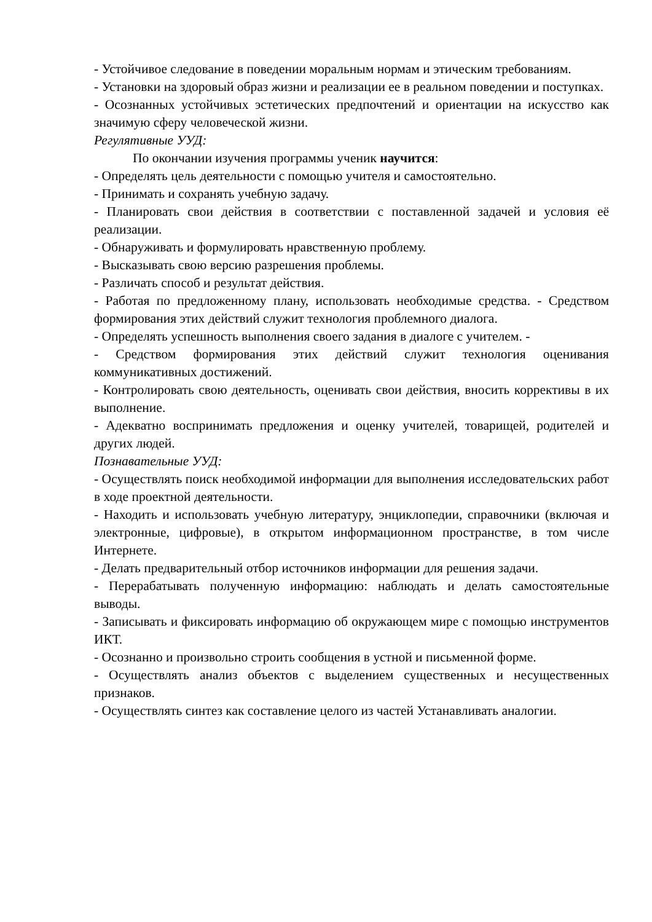- Устойчивое следование в поведении моральным нормам и этическим требованиям.
- Установки на здоровый образ жизни и реализации ее в реальном поведении и поступках.
- Осознанных устойчивых эстетических предпочтений и ориентации на искусство как значимую сферу человеческой жизни.
Регулятивные УУД:
По окончании изучения программы ученик научится:
- Определять цель деятельности с помощью учителя и самостоятельно.
- Принимать и сохранять учебную задачу.
- Планировать свои действия в соответствии с поставленной задачей и условия её реализации.
- Обнаруживать и формулировать нравственную проблему.
- Высказывать свою версию разрешения проблемы.
- Различать способ и результат действия.
- Работая по предложенному плану, использовать необходимые средства. - Средством формирования этих действий служит технология проблемного диалога.
- Определять успешность выполнения своего задания в диалоге с учителем. -
- Средством формирования этих действий служит технология оценивания коммуникативных достижений.
- Контролировать свою деятельность, оценивать свои действия, вносить коррективы в их выполнение.
- Адекватно воспринимать предложения и оценку учителей, товарищей, родителей и других людей.
Познавательные УУД:
- Осуществлять поиск необходимой информации для выполнения исследовательских работ в ходе проектной деятельности.
- Находить и использовать учебную литературу, энциклопедии, справочники (включая и электронные, цифровые), в открытом информационном пространстве, в том числе Интернете.
- Делать предварительный отбор источников информации для решения задачи.
- Перерабатывать полученную информацию: наблюдать и делать самостоятельные выводы.
- Записывать и фиксировать информацию об окружающем мире с помощью инструментов ИКТ.
- Осознанно и произвольно строить сообщения в устной и письменной форме.
- Осуществлять анализ объектов с выделением существенных и несущественных признаков.
- Осуществлять синтез как составление целого из частей Устанавливать аналогии.